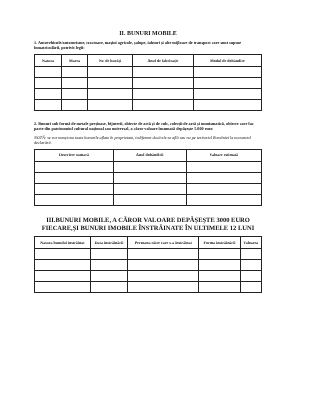II. BUNURI MOBILE
1. Autovehicule/autoturisme, tractoare, mașini agricole, șalupe, iahturi și alte mijloace de transport care sunt supuse înmatriculării, potrivit legii:
| Natura | Marca | Nr. de bucăți | Anul de fabricație | Modul de dobândire |
| --- | --- | --- | --- | --- |
2. Bunuri sub formă de metale prețioase, bijuterii, obiecte de artă și de cult, colecții de artă și numismatică, obiecte care fac parte din patrimoniul cultural național sau universal, a căror valoare însumată depășește 5.000 euro
NOTĂ: se vor menționa toate bunurile aflate în proprietate, indiferent dacă ele se află sau nu pe teritoriul României la momentul declarării.
| Descriere sumară | Anul dobândirii | Valoare estimată |
| --- | --- | --- |
III.BUNURI MOBILE, A CĂROR VALOARE DEPĂȘEȘTE 3000 EURO FIECARE,ȘI BUNURI IMOBILE ÎNSTRĂINATE ÎN ULTIMELE 12 LUNI
| Natura bunului înstrăinat | Data înstrăinării | Persoana către care s-a înstrăinat | Forma înstrăinării | Valoarea |
| --- | --- | --- | --- | --- |